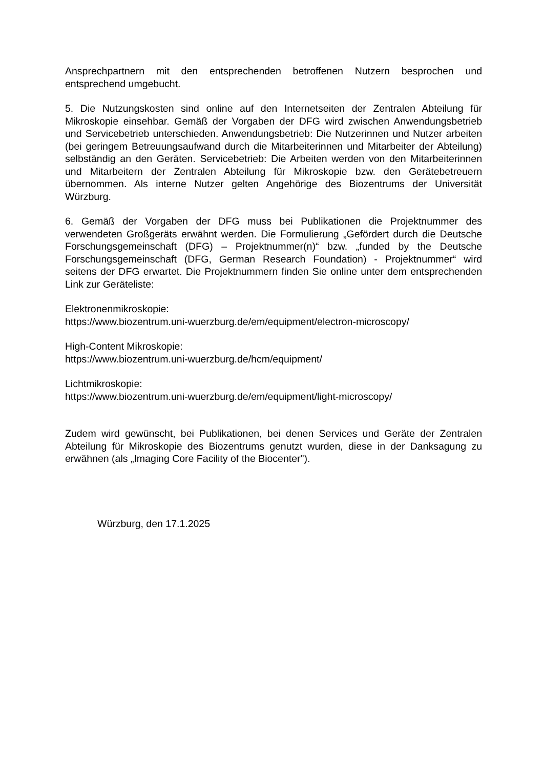Ansprechpartnern mit den entsprechenden betroffenen Nutzern besprochen und entsprechend umgebucht.
5. Die Nutzungskosten sind online auf den Internetseiten der Zentralen Abteilung für Mikroskopie einsehbar. Gemäß der Vorgaben der DFG wird zwischen Anwendungsbetrieb und Servicebetrieb unterschieden. Anwendungsbetrieb: Die Nutzerinnen und Nutzer arbeiten (bei geringem Betreuungsaufwand durch die Mitarbeiterinnen und Mitarbeiter der Abteilung) selbständig an den Geräten. Servicebetrieb: Die Arbeiten werden von den Mitarbeiterinnen und Mitarbeitern der Zentralen Abteilung für Mikroskopie bzw. den Gerätebetreuern übernommen. Als interne Nutzer gelten Angehörige des Biozentrums der Universität Würzburg.
6. Gemäß der Vorgaben der DFG muss bei Publikationen die Projektnummer des verwendeten Großgeräts erwähnt werden. Die Formulierung „Gefördert durch die Deutsche Forschungsgemeinschaft (DFG) – Projektnummer(n)“ bzw. „funded by the Deutsche Forschungsgemeinschaft (DFG, German Research Foundation) - Projektnummer“ wird seitens der DFG erwartet. Die Projektnummern finden Sie online unter dem entsprechenden Link zur Geräteliste:
Elektronenmikroskopie:
https://www.biozentrum.uni-wuerzburg.de/em/equipment/electron-microscopy/
High-Content Mikroskopie:
https://www.biozentrum.uni-wuerzburg.de/hcm/equipment/
Lichtmikroskopie:
https://www.biozentrum.uni-wuerzburg.de/em/equipment/light-microscopy/
Zudem wird gewünscht, bei Publikationen, bei denen Services und Geräte der Zentralen Abteilung für Mikroskopie des Biozentrums genutzt wurden, diese in der Danksagung zu erwähnen (als „Imaging Core Facility of the Biocenter").
Würzburg, den 17.1.2025